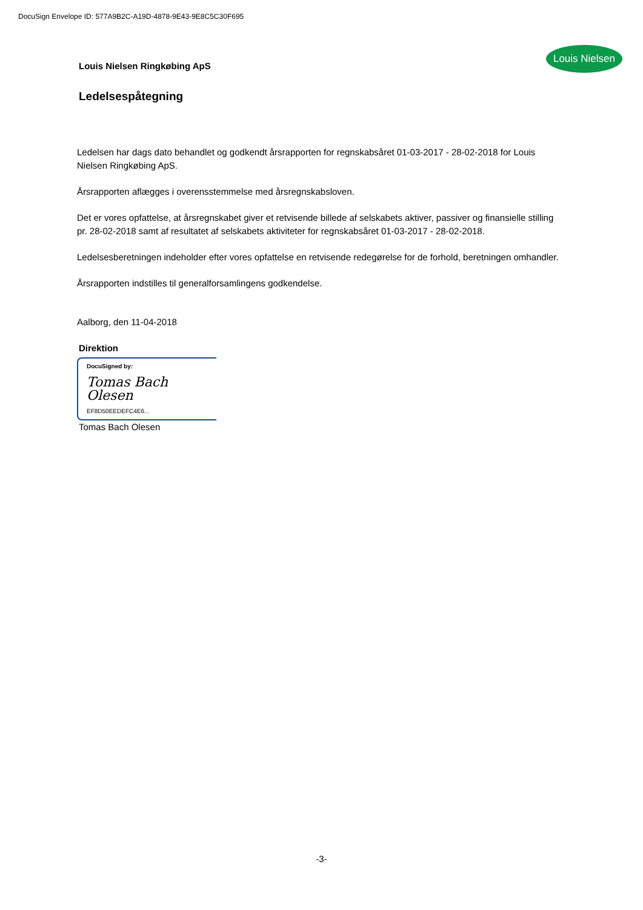DocuSign Envelope ID: 577A9B2C-A19D-4878-9E43-9E8C5C30F695
Louis Nielsen Ringkøbing ApS
Louis Nielsen
Ledelsespåtegning
Ledelsen har dags dato behandlet og godkendt årsrapporten for regnskabsåret 01-03-2017 - 28-02-2018 for Louis Nielsen Ringkøbing ApS.
Årsrapporten aflægges i overensstemmelse med årsregnskabsloven.
Det er vores opfattelse, at årsregnskabet giver et retvisende billede af selskabets aktiver, passiver og finansielle stilling pr. 28-02-2018 samt af resultatet af selskabets aktiviteter for regnskabsåret 01-03-2017 - 28-02-2018.
Ledelsesberetningen indeholder efter vores opfattelse en retvisende redegørelse for de forhold, beretningen omhandler.
Årsrapporten indstilles til generalforsamlingens godkendelse.
Aalborg, den 11-04-2018
Direktion
DocuSigned by:
Tomas Bach Olesen
EF8D50EEDEFC4E6...
Tomas Bach Olesen
-3-